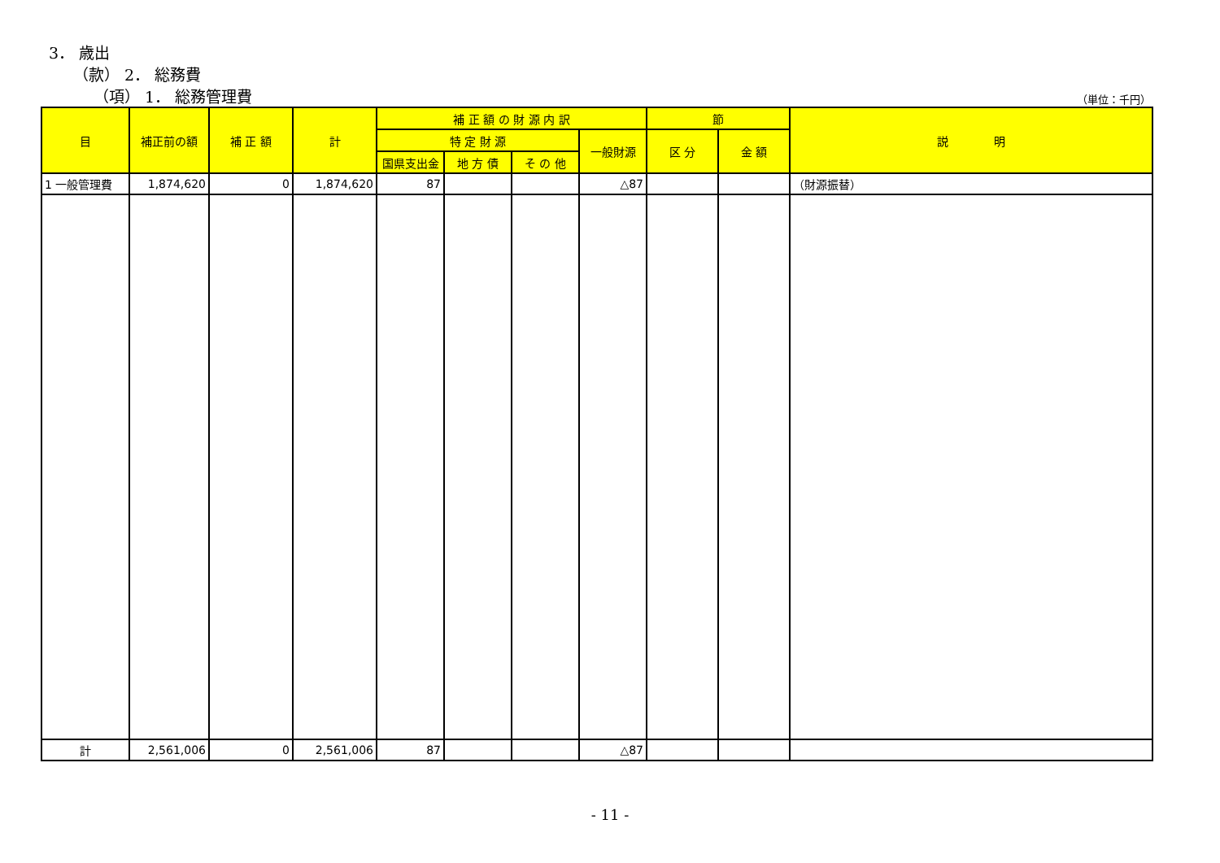3． 歳出
（款） 2． 総務費
（項） 1． 総務管理費 （単位：千円）
| 目 | 補正前の額 | 補 正 額 | 計 | 補 正 額 の 財 源 内 訳 | | | | 節 | | 説 明 |
| --- | --- | --- | --- | --- | --- | --- | --- | --- | --- | --- |
| | | | | 特 定 財 源 | | | 一般財源 | 区 分 | 金 額 | |
| | | | | 国県支出金 | 地 方 債 | そ の 他 | | | | |
| 1 一般管理費 | 1,874,620 | 0 | 1,874,620 | 87 | | | △87 | | | （財源振替） |
| 計 | 2,561,006 | 0 | 2,561,006 | 87 | | | △87 | | | |
- 11 -